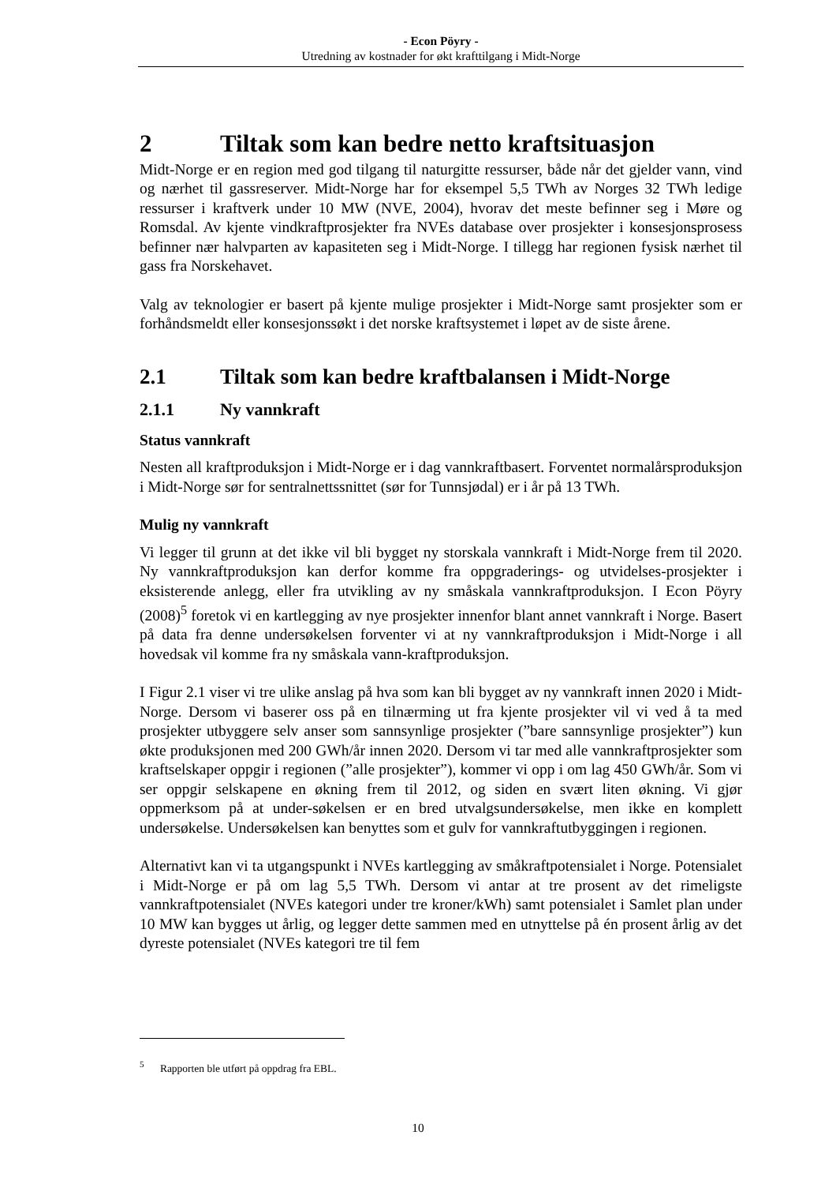- Econ Pöyry -
Utredning av kostnader for økt krafttilgang i Midt-Norge
2 Tiltak som kan bedre netto kraftsituasjon
Midt-Norge er en region med god tilgang til naturgitte ressurser, både når det gjelder vann, vind og nærhet til gassreserver. Midt-Norge har for eksempel 5,5 TWh av Norges 32 TWh ledige ressurser i kraftverk under 10 MW (NVE, 2004), hvorav det meste befinner seg i Møre og Romsdal. Av kjente vindkraftprosjekter fra NVEs database over prosjekter i konsesjonsprosess befinner nær halvparten av kapasiteten seg i Midt-Norge. I tillegg har regionen fysisk nærhet til gass fra Norskehavet.
Valg av teknologier er basert på kjente mulige prosjekter i Midt-Norge samt prosjekter som er forhåndsmeldt eller konsesjonssøkt i det norske kraftsystemet i løpet av de siste årene.
2.1 Tiltak som kan bedre kraftbalansen i Midt-Norge
2.1.1 Ny vannkraft
Status vannkraft
Nesten all kraftproduksjon i Midt-Norge er i dag vannkraftbasert. Forventet normalårsproduksjon i Midt-Norge sør for sentralnettssnittet (sør for Tunnsjødal) er i år på 13 TWh.
Mulig ny vannkraft
Vi legger til grunn at det ikke vil bli bygget ny storskala vannkraft i Midt-Norge frem til 2020. Ny vannkraftproduksjon kan derfor komme fra oppgraderings- og utvidelses-prosjekter i eksisterende anlegg, eller fra utvikling av ny småskala vannkraftproduksjon. I Econ Pöyry (2008)<sup>5</sup> foretok vi en kartlegging av nye prosjekter innenfor blant annet vannkraft i Norge. Basert på data fra denne undersøkelsen forventer vi at ny vannkraftproduksjon i Midt-Norge i all hovedsak vil komme fra ny småskala vann-kraftproduksjon.
I Figur 2.1 viser vi tre ulike anslag på hva som kan bli bygget av ny vannkraft innen 2020 i Midt-Norge. Dersom vi baserer oss på en tilnærming ut fra kjente prosjekter vil vi ved å ta med prosjekter utbyggere selv anser som sannsynlige prosjekter (”bare sannsynlige prosjekter”) kun økte produksjonen med 200 GWh/år innen 2020. Dersom vi tar med alle vannkraftprosjekter som kraftselskaper oppgir i regionen (”alle prosjekter”), kommer vi opp i om lag 450 GWh/år. Som vi ser oppgir selskapene en økning frem til 2012, og siden en svært liten økning. Vi gjør oppmerksom på at under-søkelsen er en bred utvalgsundersøkelse, men ikke en komplett undersøkelse. Undersøkelsen kan benyttes som et gulv for vannkraftutbyggingen i regionen.
Alternativt kan vi ta utgangspunkt i NVEs kartlegging av småkraftpotensialet i Norge. Potensialet i Midt-Norge er på om lag 5,5 TWh. Dersom vi antar at tre prosent av det rimeligste vannkraftpotensialet (NVEs kategori under tre kroner/kWh) samt potensialet i Samlet plan under 10 MW kan bygges ut årlig, og legger dette sammen med en utnyttelse på én prosent årlig av det dyreste potensialet (NVEs kategori tre til fem
<sup>5</sup> Rapporten ble utført på oppdrag fra EBL.
10